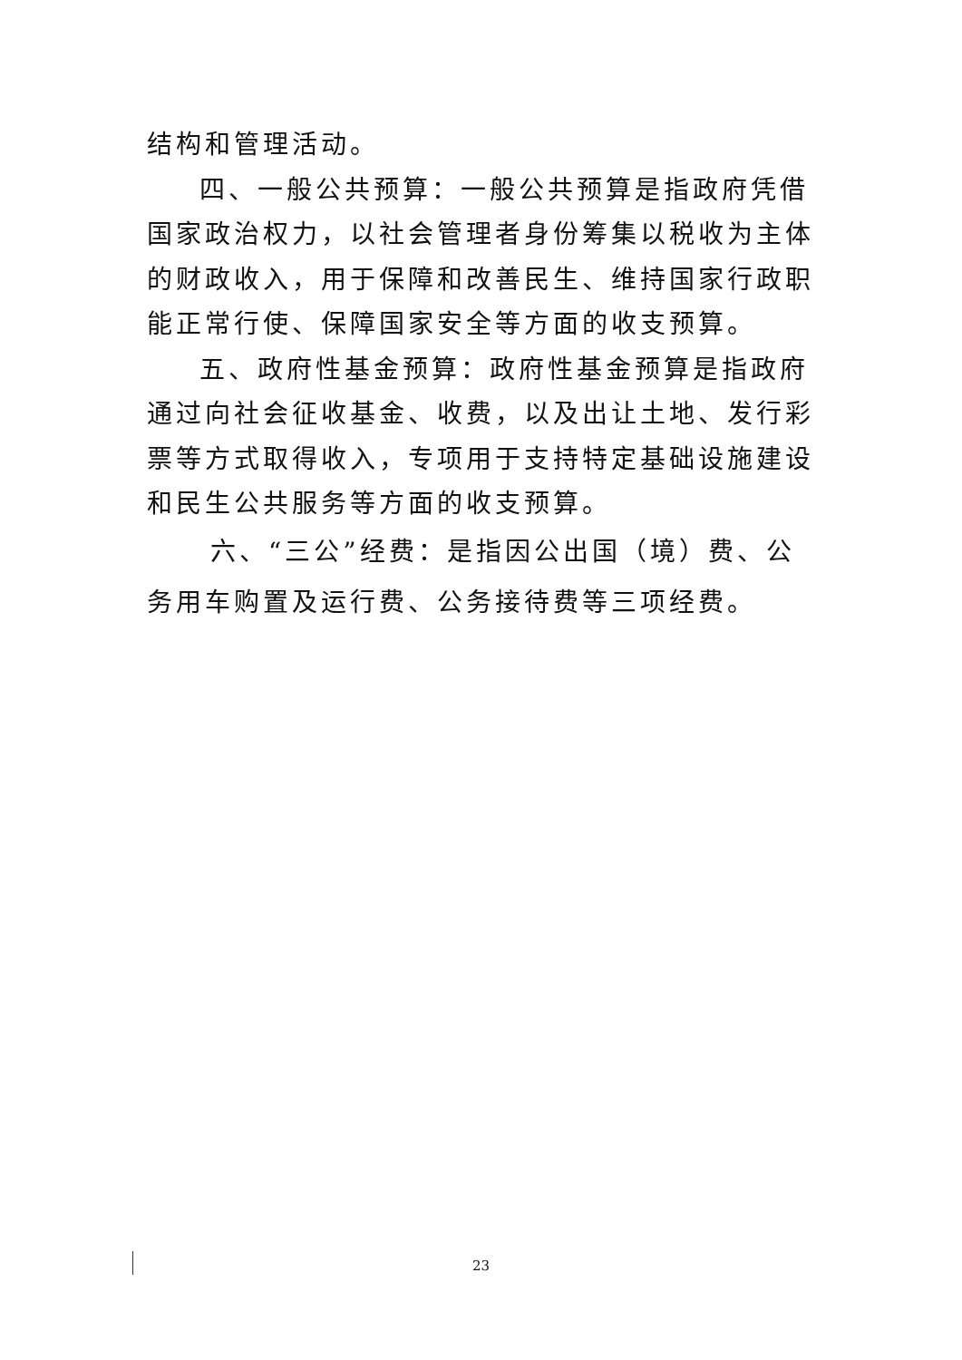结构和管理活动。
四、一般公共预算：一般公共预算是指政府凭借国家政治权力，以社会管理者身份筹集以税收为主体的财政收入，用于保障和改善民生、维持国家行政职能正常行使、保障国家安全等方面的收支预算。
五、政府性基金预算：政府性基金预算是指政府通过向社会征收基金、收费，以及出让土地、发行彩票等方式取得收入，专项用于支持特定基础设施建设和民生公共服务等方面的收支预算。
六、“三公”经费：是指因公出国（境）费、公务用车购置及运行费、公务接待费等三项经费。
23